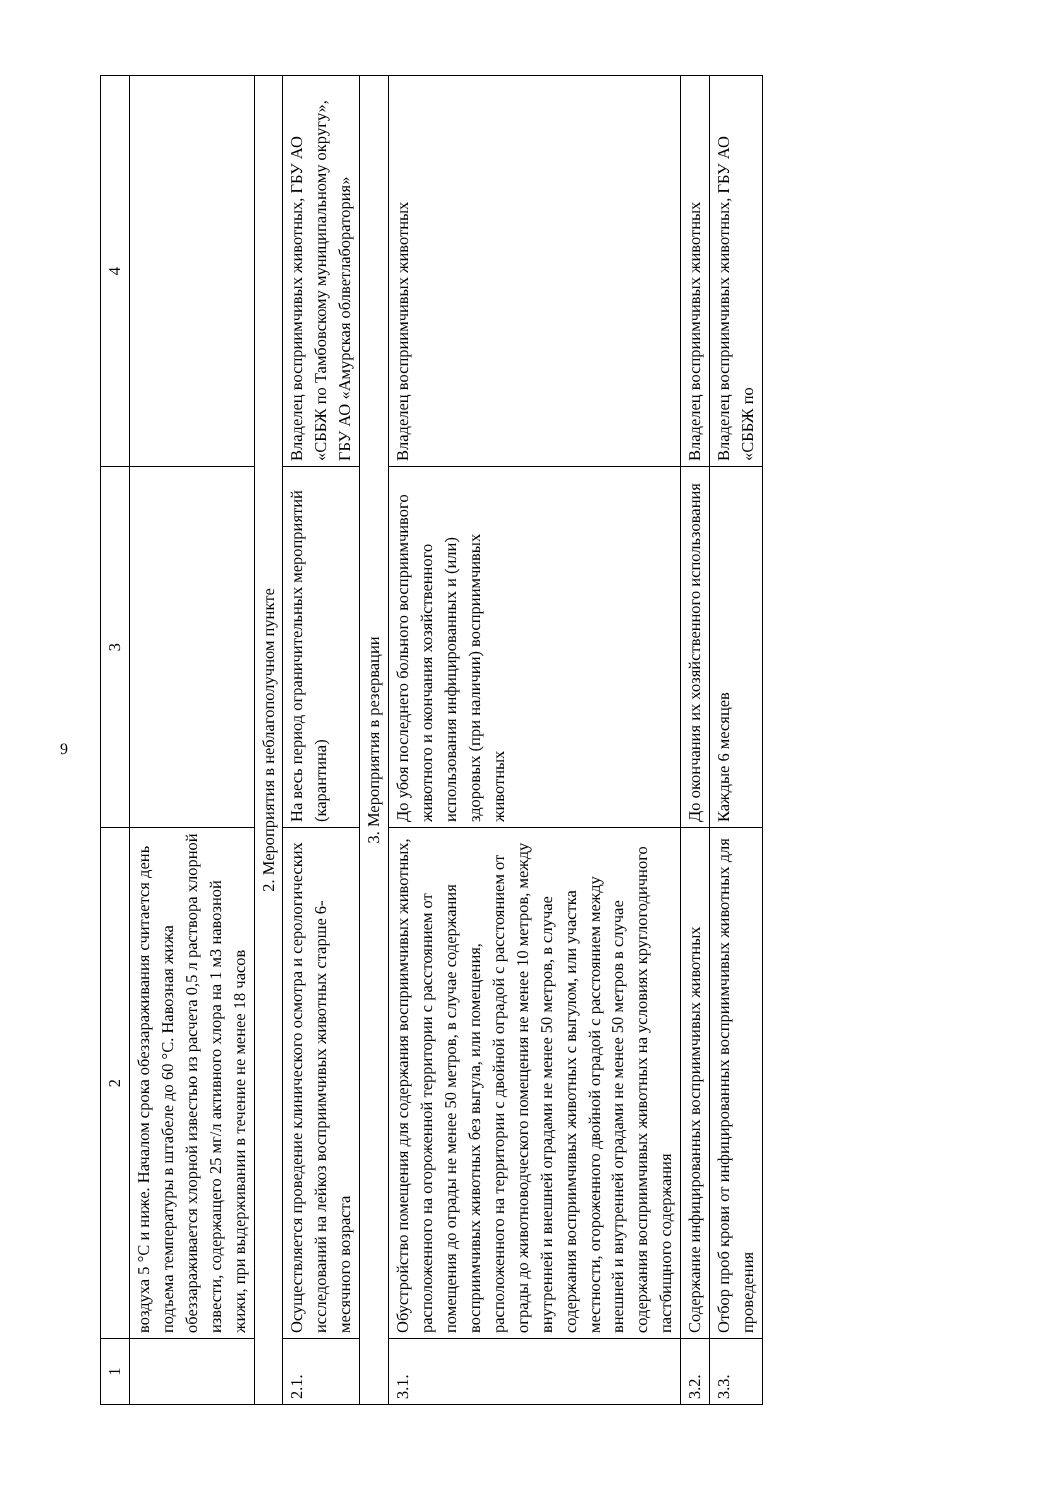9
| 1 | 2 | 3 | 4 |
| --- | --- | --- | --- |
| | воздуха 5 °С и ниже. Началом срока обеззараживания считается день подъема температуры в штабеле до 60 °С. Навозная жижа обеззараживается хлорной известью из расчета 0,5 л раствора хлорной извести, содержащего 25 мг/л активного хлора на 1 м3 навозной жижи, при выдерживании в течение не менее 18 часов | | |
| 2. Мероприятия в неблагополучном пункте | | | |
| 2.1. | Осуществляется проведение клинического осмотра и серологических исследований на лейкоз восприимчивых животных старше 6-месячного возраста | На весь период ограничительных мероприятий (карантина) | Владелец восприимчивых животных, ГБУ АО «СББЖ по Тамбовскому муниципальному округу», ГБУ АО «Амурская облветлаборатория» |
| 3. Мероприятия в резервации | | | |
| 3.1. | Обустройство помещения для содержания восприимчивых животных, расположенного на огороженной территории с расстоянием от помещения до ограды не менее 50 метров, в случае содержания восприимчивых животных без выгула, или помещения, расположенного на территории с двойной оградой с расстоянием от ограды до животноводческого помещения не менее 10 метров, между внутренней и внешней оградами не менее 50 метров, в случае содержания восприимчивых животных с выгулом, или участка местности, огороженного двойной оградой с расстоянием между внешней и внутренней оградами не менее 50 метров в случае содержания восприимчивых животных на условиях круглогодичного пастбищного содержания | До убоя последнего больного восприимчивого животного и окончания хозяйственного использования инфицированных и (или) здоровых (при наличии) восприимчивых животных | Владелец восприимчивых животных |
| 3.2. | Содержание инфицированных восприимчивых животных | До окончания их хозяйственного использования | Владелец восприимчивых животных |
| 3.3. | Отбор проб крови от инфицированных восприимчивых животных для проведения | Каждые 6 месяцев | Владелец восприимчивых животных, ГБУ АО «СББЖ по |